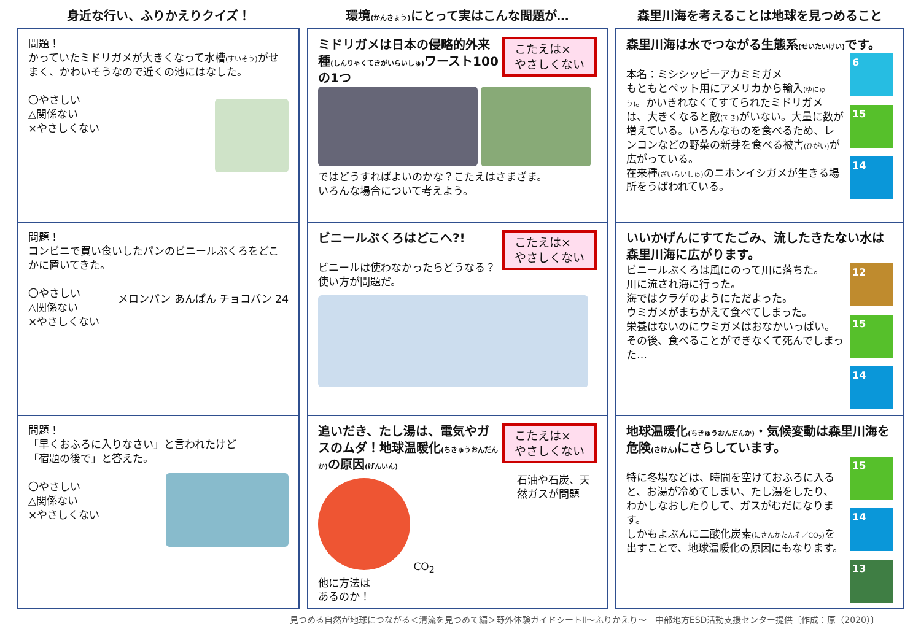身近な行い、ふりかえりクイズ！
環境(かんきょう) にとって実はこんな問題が…
森里川海を考えることは地球を見つめること
問題！
かっていたミドリガメが大きくなって水槽(すいそう) がせまく、かわいそうなので近くの池にはなした。
〇やさしい
△関係ない
×やさしくない
こたえは×
やさしくない
ミドリガメは日本の侵略的外来種(しんりゃくてきがいらいしゅ) ワースト100の1つ
ではどうすればよいのかな？こたえはさまざま。
いろんな場合について考えよう。
森里川海は水でつながる生態系(せいたいけい) です。
6
15
14
本名：ミシシッピーアカミミガメ
もともとペット用にアメリカから輸入(ゆにゅう)。かいきれなくてすてられたミドリガメは、大きくなると敵(てき) がいない。大量に数が増えている。いろんなものを食べるため、レンコンなどの野菜の新芽を食べる被害(ひがい) が広がっている。
在来種(ざいらいしゅ) のニホンイシガメが生きる場所をうばわれている。
問題！
コンビニで買い食いしたパンのビニールぶくろをどこかに置いてきた。
〇やさしい
△関係ない
×やさしくない
メロンパン あんぱん チョコパン 24
こたえは×
やさしくない
ビニールぶくろはどこへ?!
ビニールは使わなかったらどうなる？
使い方が問題だ。
いいかげんにすてたごみ、流したきたない水は森里川海に広がります。
12
15
14
ビニールぶくろは風にのって川に落ちた。
川に流され海に行った。
海ではクラゲのようにただよった。
ウミガメがまちがえて食べてしまった。
栄養はないのにウミガメはおなかいっぱい。
その後、食べることができなくて死んでしまった…
問題！
「早くおふろに入りなさい」と言われたけど
「宿題の後で」と答えた。
〇やさしい
△関係ない
×やさしくない
こたえは×
やさしくない
追いだき、たし湯は、電気やガスのムダ！地球温暖化(ちきゅうおんだんか) の原因(げんいん)
石油や石炭、天然ガスが問題
CO<sub>2</sub>
他に方法は
あるのか！
地球温暖化(ちきゅうおんだんか)・気候変動は森里川海を危険(きけん) にさらしています。
15
14
13
特に冬場などは、時間を空けておふろに入ると、お湯が冷めてしまい、たし湯をしたり、わかしなおしたりして、ガスがむだになります。
しかもよぶんに二酸化炭素(にさんかたんそ／CO<sub>2</sub>) を出すことで、地球温暖化の原因にもなります。
見つめる自然が地球につながる＜清流を見つめて編＞野外体験ガイドシートⅡ～ふりかえり～　中部地方ESD活動支援センター提供〔作成：原（2020）〕